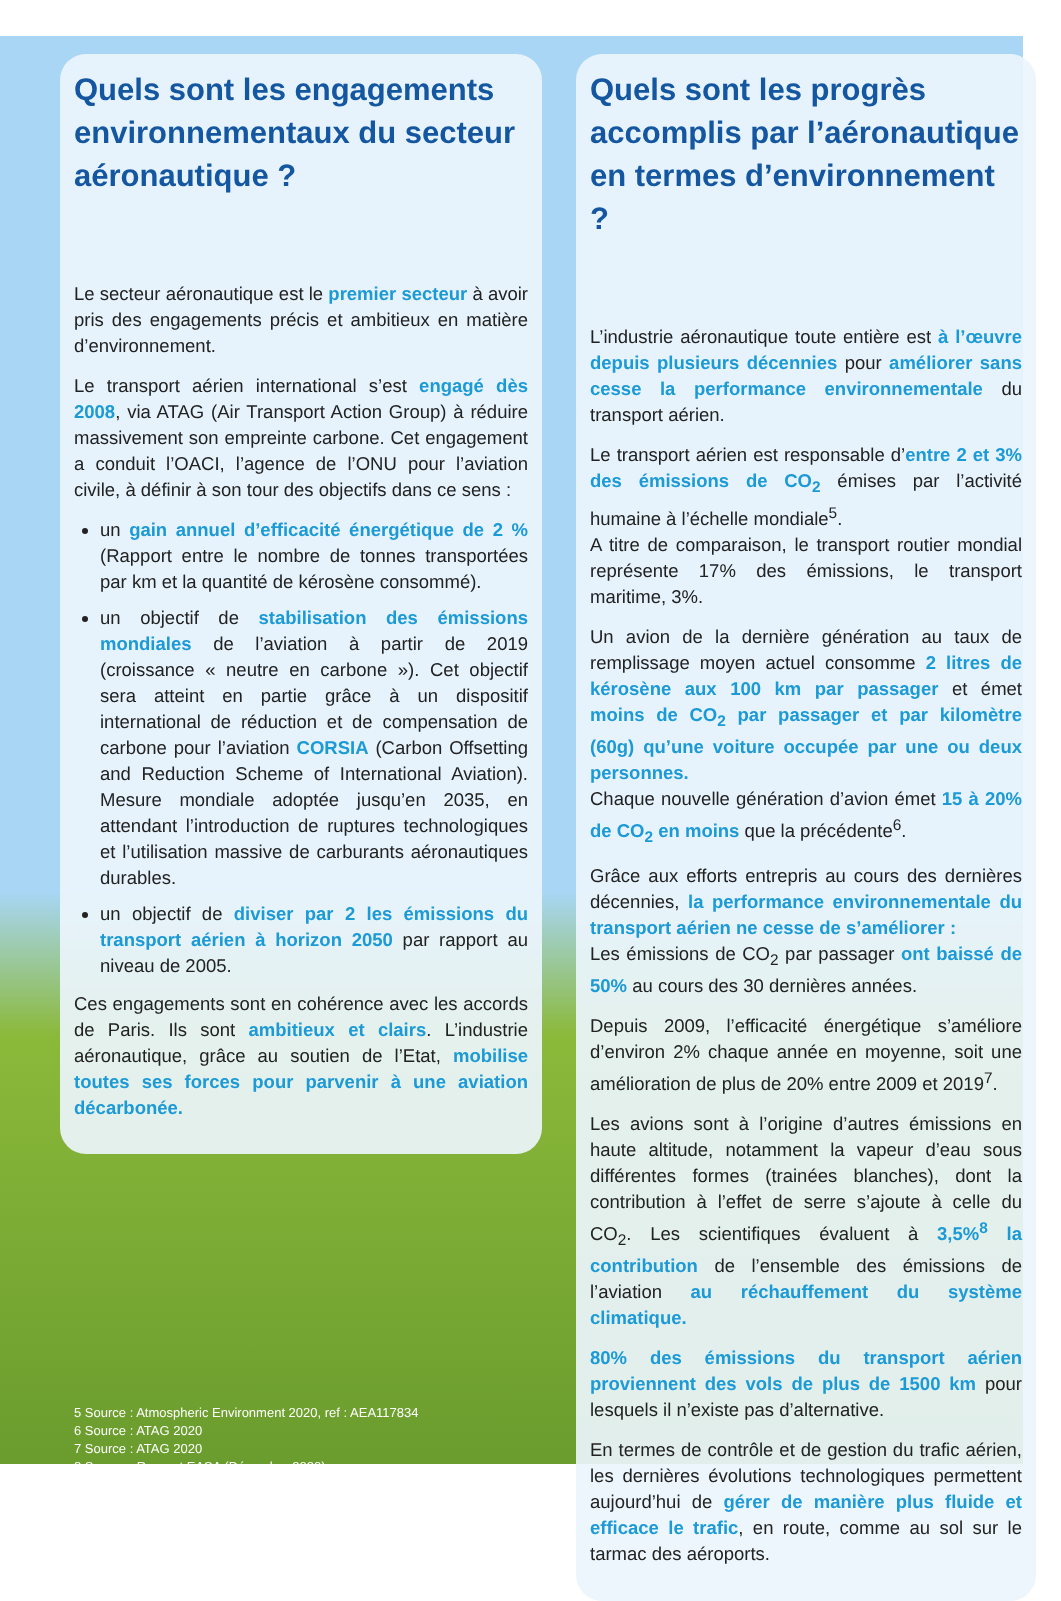Quels sont les engagements environnementaux du secteur aéronautique ?
Le secteur aéronautique est le premier secteur à avoir pris des engagements précis et ambitieux en matière d’environnement.
Le transport aérien international s’est engagé dès 2008, via ATAG (Air Transport Action Group) à réduire massivement son empreinte carbone. Cet engagement a conduit l’OACI, l’agence de l’ONU pour l’aviation civile, à définir à son tour des objectifs dans ce sens :
un gain annuel d’efficacité énergétique de 2 % (Rapport entre le nombre de tonnes transportées par km et la quantité de kérosène consommé).
un objectif de stabilisation des émissions mondiales de l’aviation à partir de 2019 (croissance « neutre en carbone »). Cet objectif sera atteint en partie grâce à un dispositif international de réduction et de compensation de carbone pour l’aviation CORSIA (Carbon Offsetting and Reduction Scheme of International Aviation). Mesure mondiale adoptée jusqu’en 2035, en attendant l’introduction de ruptures technologiques et l’utilisation massive de carburants aéronautiques durables.
un objectif de diviser par 2 les émissions du transport aérien à horizon 2050 par rapport au niveau de 2005.
Ces engagements sont en cohérence avec les accords de Paris. Ils sont ambitieux et clairs. L’industrie aéronautique, grâce au soutien de l’Etat, mobilise toutes ses forces pour parvenir à une aviation décarbonée.
5 Source : Atmospheric Environment 2020, ref : AEA117834
6 Source : ATAG 2020
7 Source : ATAG 2020
8 Source : Rapport EASA (Décembre 2020)
Quels sont les progrès accomplis par l’aéronautique en termes d’environnement ?
L’industrie aéronautique toute entière est à l’œuvre depuis plusieurs décennies pour améliorer sans cesse la performance environnementale du transport aérien.
Le transport aérien est responsable d’entre 2 et 3% des émissions de CO<sub>2</sub> émises par l’activité humaine à l’échelle mondiale<sup>5</sup>.
A titre de comparaison, le transport routier mondial représente 17% des émissions, le transport maritime, 3%.
Un avion de la dernière génération au taux de remplissage moyen actuel consomme 2 litres de kérosène aux 100 km par passager et émet moins de CO<sub>2</sub> par passager et par kilomètre (60g) qu’une voiture occupée par une ou deux personnes.
Chaque nouvelle génération d’avion émet 15 à 20% de CO<sub>2</sub> en moins que la précédente<sup>6</sup>.
Grâce aux efforts entrepris au cours des dernières décennies, la performance environnementale du transport aérien ne cesse de s’améliorer :
Les émissions de CO<sub>2</sub> par passager ont baissé de 50% au cours des 30 dernières années.
Depuis 2009, l’efficacité énergétique s’améliore d’environ 2% chaque année en moyenne, soit une amélioration de plus de 20% entre 2009 et 2019<sup>7</sup>.
Les avions sont à l’origine d’autres émissions en haute altitude, notamment la vapeur d’eau sous différentes formes (trainées blanches), dont la contribution à l’effet de serre s’ajoute à celle du CO<sub>2</sub>. Les scientifiques évaluent à 3,5%<sup>8</sup> la contribution de l’ensemble des émissions de l’aviation au réchauffement du système climatique.
80% des émissions du transport aérien proviennent des vols de plus de 1500 km pour lesquels il n’existe pas d’alternative.
En termes de contrôle et de gestion du trafic aérien, les dernières évolutions technologiques permettent aujourd’hui de gérer de manière plus fluide et efficace le trafic, en route, comme au sol sur le tarmac des aéroports.